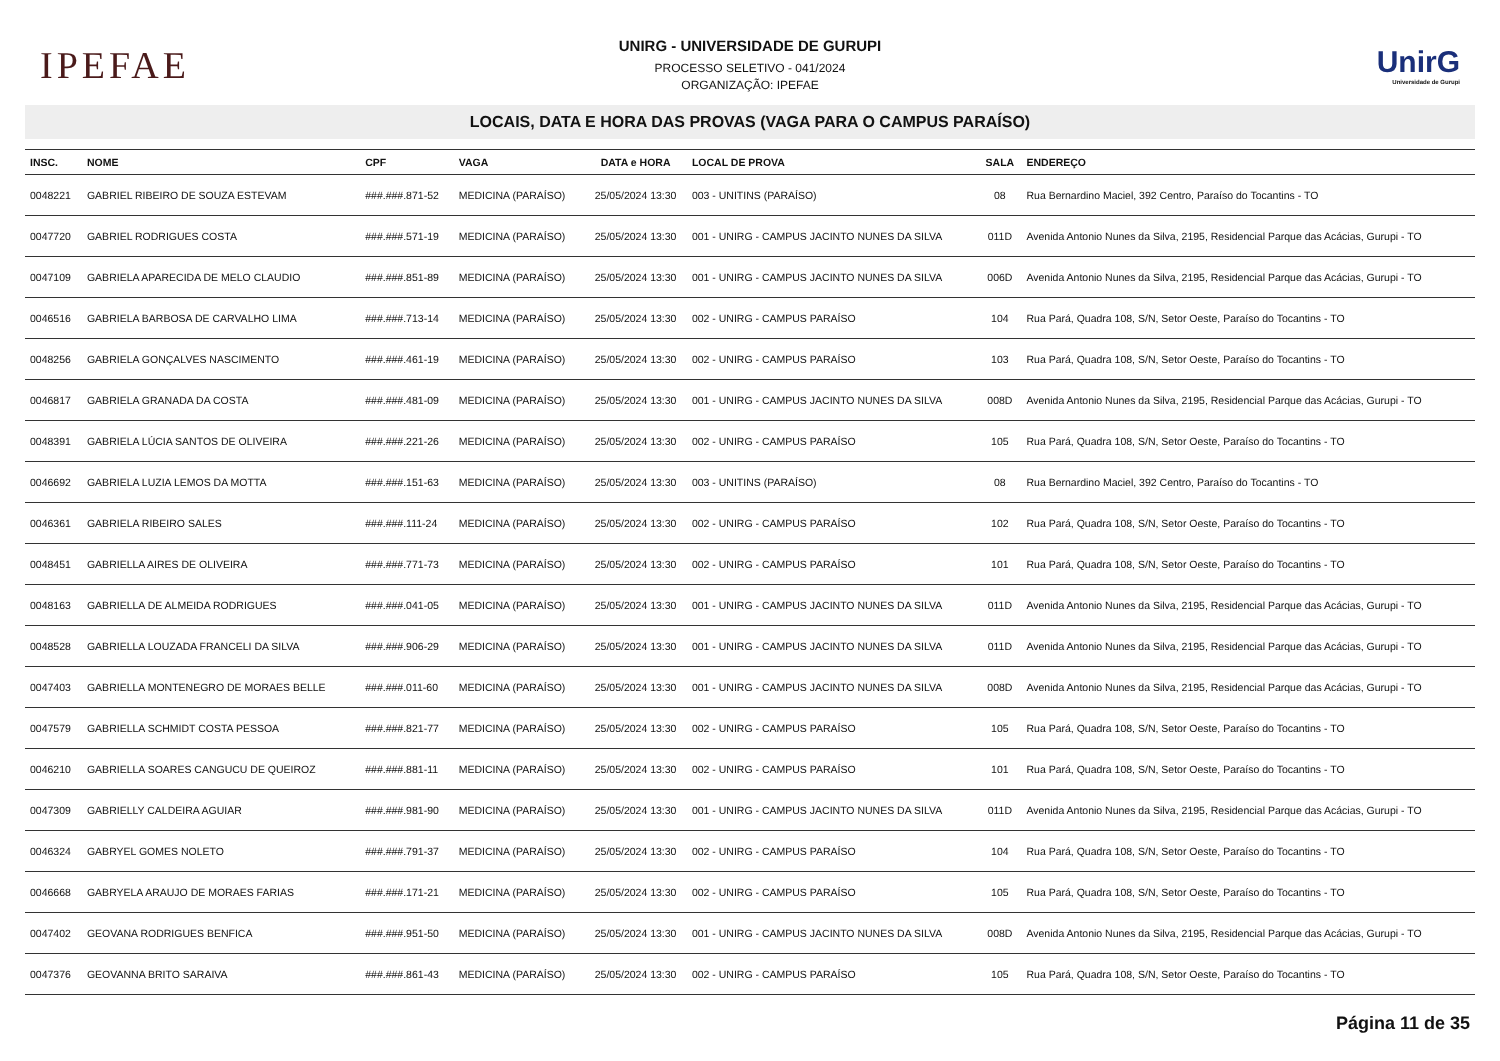IPEFAE
UNIRG - UNIVERSIDADE DE GURUPI
PROCESSO SELETIVO - 041/2024
ORGANIZAÇÃO: IPEFAE
UnirG
Universidade de Gurupi
LOCAIS, DATA E HORA DAS PROVAS (VAGA PARA O CAMPUS PARAÍSO)
| INSC. | NOME | CPF | VAGA | DATA e HORA | LOCAL DE PROVA | SALA | ENDEREÇO |
| --- | --- | --- | --- | --- | --- | --- | --- |
| 0048221 | GABRIEL RIBEIRO DE SOUZA ESTEVAM | ###.###.871-52 | MEDICINA (PARAÍSO) | 25/05/2024 13:30 | 003 - UNITINS (PARAÍSO) | 08 | Rua Bernardino Maciel, 392 Centro, Paraíso do Tocantins - TO |
| 0047720 | GABRIEL RODRIGUES COSTA | ###.###.571-19 | MEDICINA (PARAÍSO) | 25/05/2024 13:30 | 001 - UNIRG - CAMPUS JACINTO NUNES DA SILVA | 011D | Avenida Antonio Nunes da Silva, 2195, Residencial Parque das Acácias, Gurupi - TO |
| 0047109 | GABRIELA APARECIDA DE MELO CLAUDIO | ###.###.851-89 | MEDICINA (PARAÍSO) | 25/05/2024 13:30 | 001 - UNIRG - CAMPUS JACINTO NUNES DA SILVA | 006D | Avenida Antonio Nunes da Silva, 2195, Residencial Parque das Acácias, Gurupi - TO |
| 0046516 | GABRIELA BARBOSA DE CARVALHO LIMA | ###.###.713-14 | MEDICINA (PARAÍSO) | 25/05/2024 13:30 | 002 - UNIRG - CAMPUS PARAÍSO | 104 | Rua Pará, Quadra 108, S/N, Setor Oeste, Paraíso do Tocantins - TO |
| 0048256 | GABRIELA GONÇALVES NASCIMENTO | ###.###.461-19 | MEDICINA (PARAÍSO) | 25/05/2024 13:30 | 002 - UNIRG - CAMPUS PARAÍSO | 103 | Rua Pará, Quadra 108, S/N, Setor Oeste, Paraíso do Tocantins - TO |
| 0046817 | GABRIELA GRANADA DA COSTA | ###.###.481-09 | MEDICINA (PARAÍSO) | 25/05/2024 13:30 | 001 - UNIRG - CAMPUS JACINTO NUNES DA SILVA | 008D | Avenida Antonio Nunes da Silva, 2195, Residencial Parque das Acácias, Gurupi - TO |
| 0048391 | GABRIELA LÚCIA SANTOS DE OLIVEIRA | ###.###.221-26 | MEDICINA (PARAÍSO) | 25/05/2024 13:30 | 002 - UNIRG - CAMPUS PARAÍSO | 105 | Rua Pará, Quadra 108, S/N, Setor Oeste, Paraíso do Tocantins - TO |
| 0046692 | GABRIELA LUZIA LEMOS DA MOTTA | ###.###.151-63 | MEDICINA (PARAÍSO) | 25/05/2024 13:30 | 003 - UNITINS (PARAÍSO) | 08 | Rua Bernardino Maciel, 392 Centro, Paraíso do Tocantins - TO |
| 0046361 | GABRIELA RIBEIRO SALES | ###.###.111-24 | MEDICINA (PARAÍSO) | 25/05/2024 13:30 | 002 - UNIRG - CAMPUS PARAÍSO | 102 | Rua Pará, Quadra 108, S/N, Setor Oeste, Paraíso do Tocantins - TO |
| 0048451 | GABRIELLA AIRES DE OLIVEIRA | ###.###.771-73 | MEDICINA (PARAÍSO) | 25/05/2024 13:30 | 002 - UNIRG - CAMPUS PARAÍSO | 101 | Rua Pará, Quadra 108, S/N, Setor Oeste, Paraíso do Tocantins - TO |
| 0048163 | GABRIELLA DE ALMEIDA RODRIGUES | ###.###.041-05 | MEDICINA (PARAÍSO) | 25/05/2024 13:30 | 001 - UNIRG - CAMPUS JACINTO NUNES DA SILVA | 011D | Avenida Antonio Nunes da Silva, 2195, Residencial Parque das Acácias, Gurupi - TO |
| 0048528 | GABRIELLA LOUZADA FRANCELI DA SILVA | ###.###.906-29 | MEDICINA (PARAÍSO) | 25/05/2024 13:30 | 001 - UNIRG - CAMPUS JACINTO NUNES DA SILVA | 011D | Avenida Antonio Nunes da Silva, 2195, Residencial Parque das Acácias, Gurupi - TO |
| 0047403 | GABRIELLA MONTENEGRO DE MORAES BELLE | ###.###.011-60 | MEDICINA (PARAÍSO) | 25/05/2024 13:30 | 001 - UNIRG - CAMPUS JACINTO NUNES DA SILVA | 008D | Avenida Antonio Nunes da Silva, 2195, Residencial Parque das Acácias, Gurupi - TO |
| 0047579 | GABRIELLA SCHMIDT COSTA PESSOA | ###.###.821-77 | MEDICINA (PARAÍSO) | 25/05/2024 13:30 | 002 - UNIRG - CAMPUS PARAÍSO | 105 | Rua Pará, Quadra 108, S/N, Setor Oeste, Paraíso do Tocantins - TO |
| 0046210 | GABRIELLA SOARES CANGUCU DE QUEIROZ | ###.###.881-11 | MEDICINA (PARAÍSO) | 25/05/2024 13:30 | 002 - UNIRG - CAMPUS PARAÍSO | 101 | Rua Pará, Quadra 108, S/N, Setor Oeste, Paraíso do Tocantins - TO |
| 0047309 | GABRIELLY CALDEIRA AGUIAR | ###.###.981-90 | MEDICINA (PARAÍSO) | 25/05/2024 13:30 | 001 - UNIRG - CAMPUS JACINTO NUNES DA SILVA | 011D | Avenida Antonio Nunes da Silva, 2195, Residencial Parque das Acácias, Gurupi - TO |
| 0046324 | GABRYEL GOMES NOLETO | ###.###.791-37 | MEDICINA (PARAÍSO) | 25/05/2024 13:30 | 002 - UNIRG - CAMPUS PARAÍSO | 104 | Rua Pará, Quadra 108, S/N, Setor Oeste, Paraíso do Tocantins - TO |
| 0046668 | GABRYELA ARAUJO DE MORAES FARIAS | ###.###.171-21 | MEDICINA (PARAÍSO) | 25/05/2024 13:30 | 002 - UNIRG - CAMPUS PARAÍSO | 105 | Rua Pará, Quadra 108, S/N, Setor Oeste, Paraíso do Tocantins - TO |
| 0047402 | GEOVANA RODRIGUES BENFICA | ###.###.951-50 | MEDICINA (PARAÍSO) | 25/05/2024 13:30 | 001 - UNIRG - CAMPUS JACINTO NUNES DA SILVA | 008D | Avenida Antonio Nunes da Silva, 2195, Residencial Parque das Acácias, Gurupi - TO |
| 0047376 | GEOVANNA BRITO SARAIVA | ###.###.861-43 | MEDICINA (PARAÍSO) | 25/05/2024 13:30 | 002 - UNIRG - CAMPUS PARAÍSO | 105 | Rua Pará, Quadra 108, S/N, Setor Oeste, Paraíso do Tocantins - TO |
Página 11 de 35